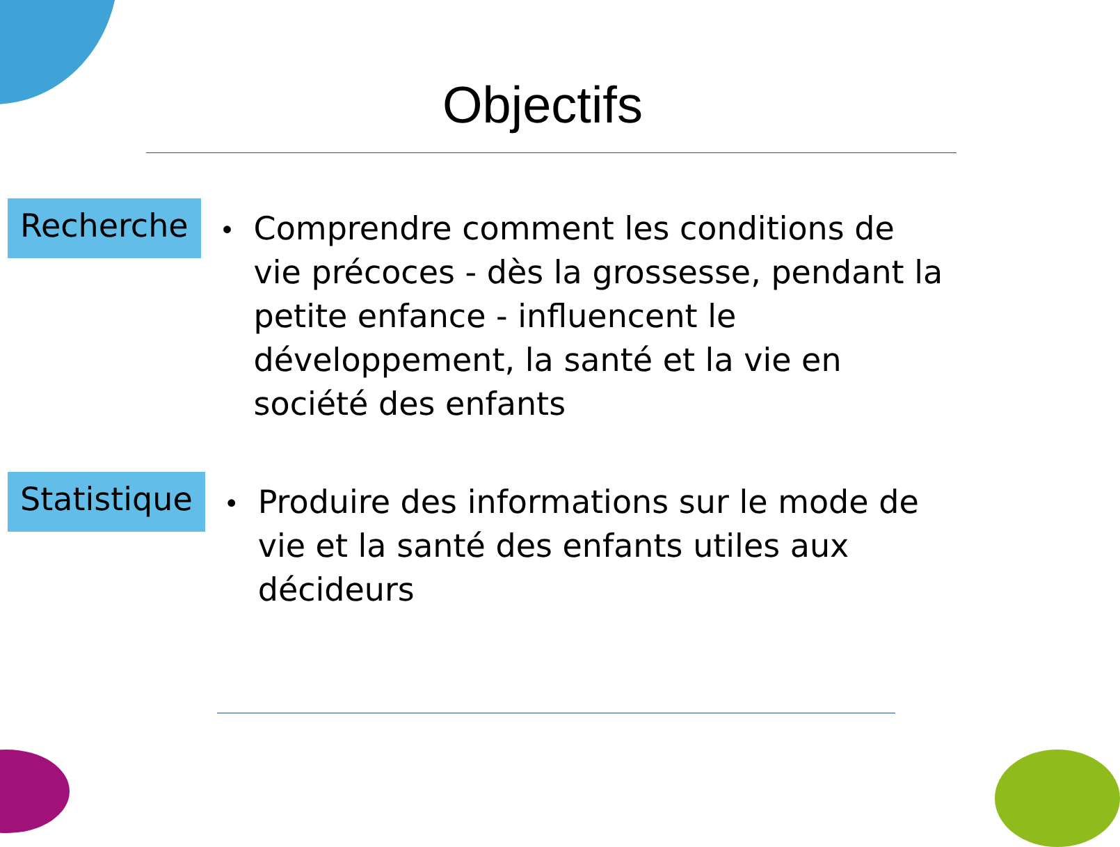Objectifs
Recherche
•
Comprendre comment les conditions de vie précoces - dès la grossesse, pendant la petite enfance - influencent le développement, la santé et la vie en société des enfants
Statistique
•
Produire des informations sur le mode de vie et la santé des enfants utiles aux décideurs